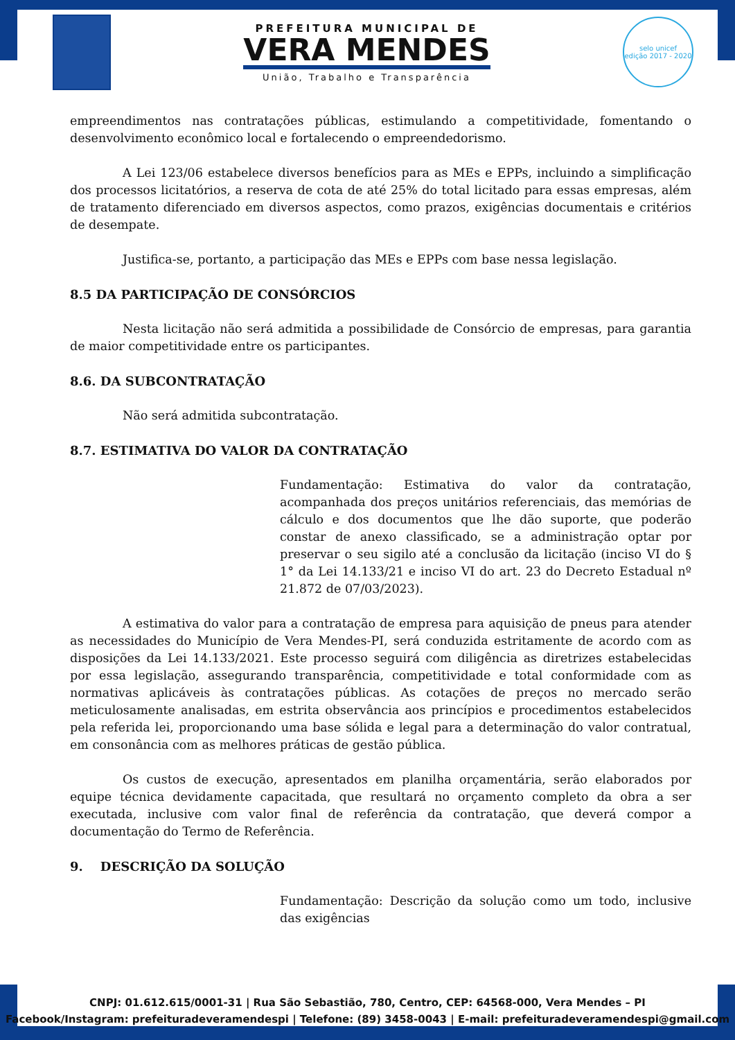PREFEITURA MUNICIPAL DE
VERA MENDES
União, Trabalho e Transparência
selo unicef
edição 2017 - 2020
empreendimentos nas contratações públicas, estimulando a competitividade, fomentando o desenvolvimento econômico local e fortalecendo o empreendedorismo.
A Lei 123/06 estabelece diversos benefícios para as MEs e EPPs, incluindo a simplificação dos processos licitatórios, a reserva de cota de até 25% do total licitado para essas empresas, além de tratamento diferenciado em diversos aspectos, como prazos, exigências documentais e critérios de desempate.
Justifica-se, portanto, a participação das MEs e EPPs com base nessa legislação.
8.5 DA PARTICIPAÇÃO DE CONSÓRCIOS
Nesta licitação não será admitida a possibilidade de Consórcio de empresas, para garantia de maior competitividade entre os participantes.
8.6. DA SUBCONTRATAÇÃO
Não será admitida subcontratação.
8.7. ESTIMATIVA DO VALOR DA CONTRATAÇÃO
Fundamentação: Estimativa do valor da contratação, acompanhada dos preços unitários referenciais, das memórias de cálculo e dos documentos que lhe dão suporte, que poderão constar de anexo classificado, se a administração optar por preservar o seu sigilo até a conclusão da licitação (inciso VI do § 1° da Lei 14.133/21 e inciso VI do art. 23 do Decreto Estadual nº 21.872 de 07/03/2023).
A estimativa do valor para a contratação de empresa para aquisição de pneus para atender as necessidades do Município de Vera Mendes-PI, será conduzida estritamente de acordo com as disposições da Lei 14.133/2021. Este processo seguirá com diligência as diretrizes estabelecidas por essa legislação, assegurando transparência, competitividade e total conformidade com as normativas aplicáveis às contratações públicas. As cotações de preços no mercado serão meticulosamente analisadas, em estrita observância aos princípios e procedimentos estabelecidos pela referida lei, proporcionando uma base sólida e legal para a determinação do valor contratual, em consonância com as melhores práticas de gestão pública.
Os custos de execução, apresentados em planilha orçamentária, serão elaborados por equipe técnica devidamente capacitada, que resultará no orçamento completo da obra a ser executada, inclusive com valor final de referência da contratação, que deverá compor a documentação do Termo de Referência.
9. DESCRIÇÃO DA SOLUÇÃO
Fundamentação: Descrição da solução como um todo, inclusive das exigências
CNPJ: 01.612.615/0001-31 | Rua São Sebastião, 780, Centro, CEP: 64568-000, Vera Mendes – PI
Facebook/Instagram: prefeituradeveramendespi | Telefone: (89) 3458-0043 | E-mail: prefeituradeveramendespi@gmail.com